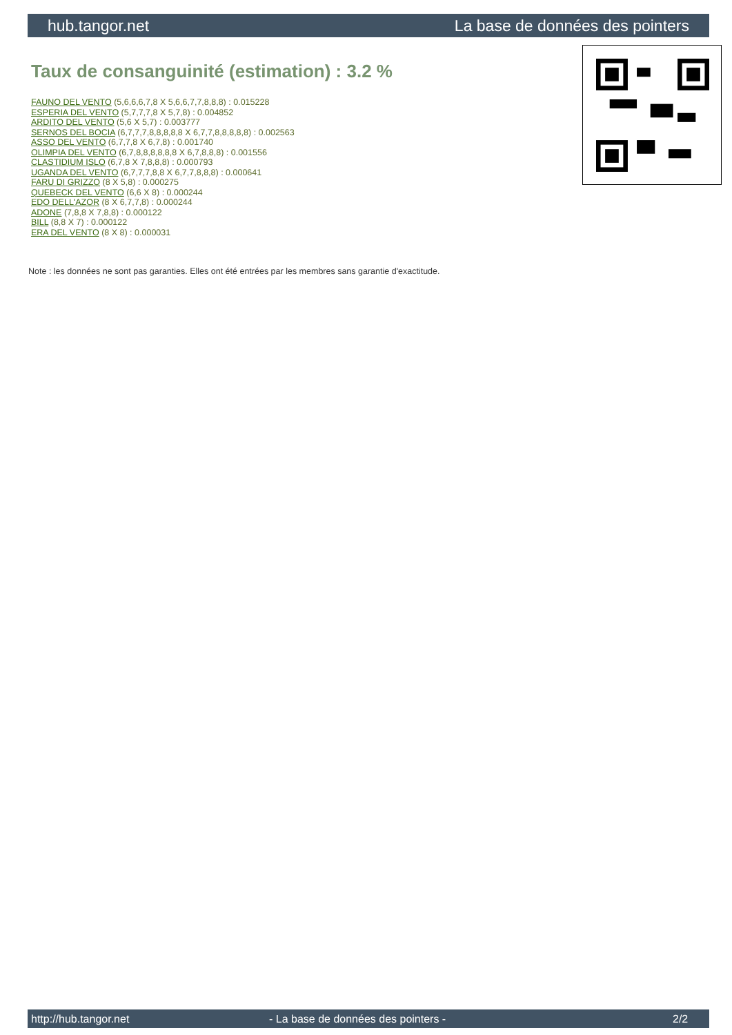hub.tangor.net La base de données des pointers
Taux de consanguinité (estimation) : 3.2 %
FAUNO DEL VENTO (5,6,6,6,7,8 X 5,6,6,7,7,8,8,8) : 0.015228
ESPERIA DEL VENTO (5,7,7,7,8 X 5,7,8) : 0.004852
ARDITO DEL VENTO (5,6 X 5,7) : 0.003777
SERNOS DEL BOCIA (6,7,7,7,8,8,8,8,8 X 6,7,7,8,8,8,8,8) : 0.002563
ASSO DEL VENTO (6,7,7,8 X 6,7,8) : 0.001740
OLIMPIA DEL VENTO (6,7,8,8,8,8,8,8 X 6,7,8,8,8) : 0.001556
CLASTIDIUM ISLO (6,7,8 X 7,8,8,8) : 0.000793
UGANDA DEL VENTO (6,7,7,7,8,8 X 6,7,7,8,8,8) : 0.000641
FARU DI GRIZZO (8 X 5,8) : 0.000275
QUEBECK DEL VENTO (6,6 X 8) : 0.000244
EDO DELL'AZOR (8 X 6,7,7,8) : 0.000244
ADONE (7,8,8 X 7,8,8) : 0.000122
BILL (8,8 X 7) : 0.000122
ERA DEL VENTO (8 X 8) : 0.000031
Note : les données ne sont pas garanties. Elles ont été entrées par les membres sans garantie d'exactitude.
http://hub.tangor.net - La base de données des pointers - 2/2